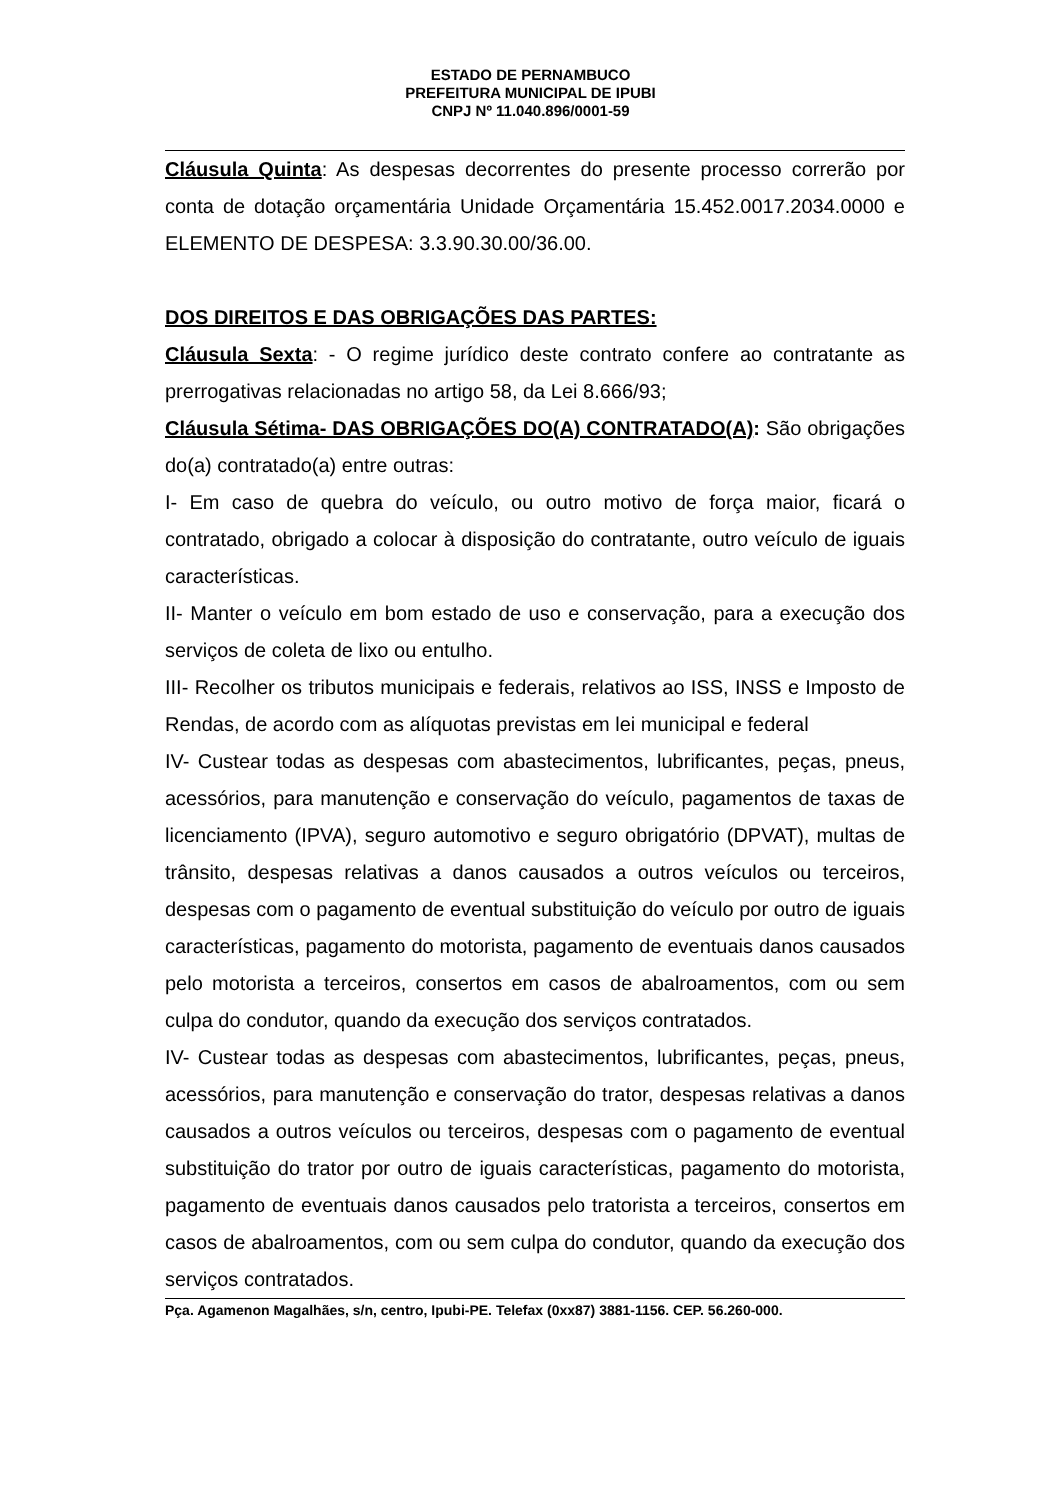ESTADO DE PERNAMBUCO
PREFEITURA MUNICIPAL DE IPUBI
CNPJ Nº 11.040.896/0001-59
Cláusula Quinta: As despesas decorrentes do presente processo correrão por conta de dotação orçamentária Unidade Orçamentária 15.452.0017.2034.0000 e ELEMENTO DE DESPESA: 3.3.90.30.00/36.00.
DOS DIREITOS E DAS OBRIGAÇÕES DAS PARTES:
Cláusula Sexta: - O regime jurídico deste contrato confere ao contratante as prerrogativas relacionadas no artigo 58, da Lei 8.666/93;
Cláusula Sétima- DAS OBRIGAÇÕES DO(A) CONTRATADO(A): São obrigações do(a) contratado(a) entre outras:
I- Em caso de quebra do veículo, ou outro motivo de força maior, ficará o contratado, obrigado a colocar à disposição do contratante, outro veículo de iguais características.
II- Manter o veículo em bom estado de uso e conservação, para a execução dos serviços de coleta de lixo ou entulho.
III- Recolher os tributos municipais e federais, relativos ao ISS, INSS e Imposto de Rendas, de acordo com as alíquotas previstas em lei municipal e federal
IV- Custear todas as despesas com abastecimentos, lubrificantes, peças, pneus, acessórios, para manutenção e conservação do veículo, pagamentos de taxas de licenciamento (IPVA), seguro automotivo e seguro obrigatório (DPVAT), multas de trânsito, despesas relativas a danos causados a outros veículos ou terceiros, despesas com o pagamento de eventual substituição do veículo por outro de iguais características, pagamento do motorista, pagamento de eventuais danos causados pelo motorista a terceiros, consertos em casos de abalroamentos, com ou sem culpa do condutor, quando da execução dos serviços contratados.
IV- Custear todas as despesas com abastecimentos, lubrificantes, peças, pneus, acessórios, para manutenção e conservação do trator, despesas relativas a danos causados a outros veículos ou terceiros, despesas com o pagamento de eventual substituição do trator por outro de iguais características, pagamento do motorista, pagamento de eventuais danos causados pelo tratorista a terceiros, consertos em casos de abalroamentos, com ou sem culpa do condutor, quando da execução dos serviços contratados.
Pça. Agamenon Magalhães, s/n, centro, Ipubi-PE. Telefax (0xx87) 3881-1156. CEP. 56.260-000.